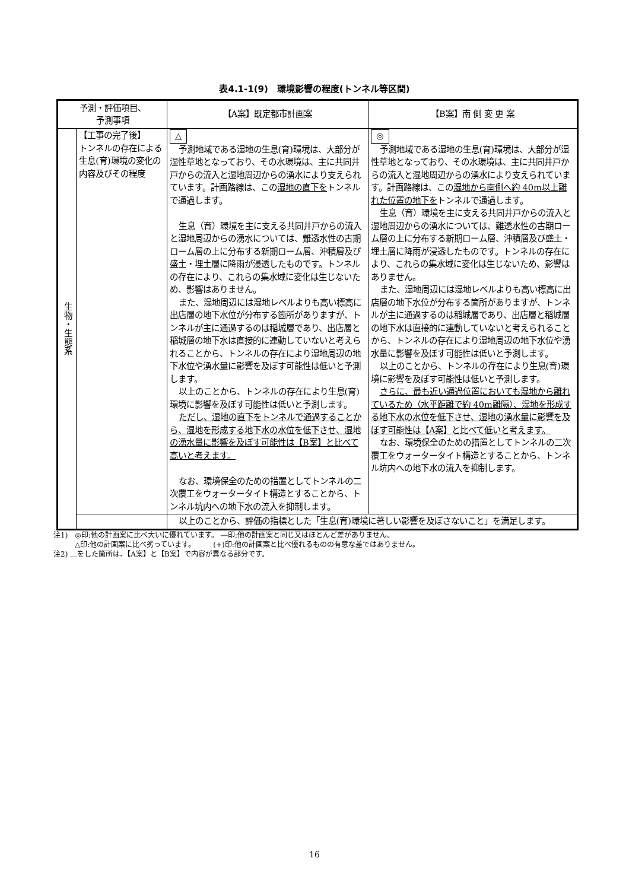表4.1-1(9)　環境影響の程度(トンネル等区間)
| 予測・評価項目、 予測事項 | | 【A案】既定都市計画案 | 【B案】南 側 変 更 案 |
| --- | --- | --- | --- |
| 生物・生態系 | 【工事の完了後】 トンネルの存在による生息(育)環境の変化の内容及びその程度 | △ 予測地域である湿地の生息(育)環境は、大部分が湿性草地となっており、その水環境は、主に共同井戸からの流入と湿地周辺からの湧水により支えられています。計画路線は、この 湿地の直下を トンネルで通過します。 生息（育）環境を主に支える共同井戸からの流入と湿地周辺からの湧水については、難透水性の古期ローム層の上に分布する新期ローム層、沖積層及び盛土・埋土層に降雨が浸透したものです。トンネルの存在により、これらの集水域に変化は生じないため、影響はありません。 また、湿地周辺には湿地レベルよりも高い標高に出店層の地下水位が分布する箇所がありますが、トンネルが主に通過するのは稲城層であり、出店層と稲城層の地下水は直接的に連動していないと考えられることから、トンネルの存在により湿地周辺の地下水位や湧水量に影響を及ぼす可能性は低いと予測します。 以上のことから、トンネルの存在により生息(育)環境に影響を及ぼす可能性は低いと予測します。 ただし、湿地の直下をトンネルで通過することから、湿地を形成する地下水の水位を低下させ、湿地の湧水量に影響を及ぼす可能性は【B案】と比べて高いと考えます。 なお、環境保全のための措置としてトンネルの二次覆工をウォータータイト構造とすることから、トンネル坑内への地下水の流入を抑制します。 | ◎ 予測地域である湿地の生息(育)環境は、大部分が湿性草地となっており、その水環境は、主に共同井戸からの流入と湿地周辺からの湧水により支えられています。計画路線は、この 湿地から南側へ約 40m以上離れた位置の地下を トンネルで通過します。 生息（育）環境を主に支える共同井戸からの流入と湿地周辺からの湧水については、難透水性の古期ローム層の上に分布する新期ローム層、沖積層及び盛土・埋土層に降雨が浸透したものです。トンネルの存在により、これらの集水域に変化は生じないため、影響はありません。 また、湿地周辺には湿地レベルよりも高い標高に出店層の地下水位が分布する箇所がありますが、トンネルが主に通過するのは稲城層であり、出店層と稲城層の地下水は直接的に連動していないと考えられることから、トンネルの存在により湿地周辺の地下水位や湧水量に影響を及ぼす可能性は低いと予測します。 以上のことから、トンネルの存在により生息(育)環境に影響を及ぼす可能性は低いと予測します。 さらに、最も近い通過位置においても湿地から離れているため（水平距離で約 40m離隔）、湿地を形成する地下水の水位を低下させ、湿地の湧水量に影響を及ぼす可能性は【A案】と比べて低いと考えます。 なお、環境保全のための措置としてトンネルの二次覆工をウォータータイト構造とすることから、トンネル坑内への地下水の流入を抑制します。 |
| | | 以上のことから、評価の指標とした「生息(育)環境に著しい影響を及ぼさないこと」を満足します。 | |
注1)　◎印:他の計画案に比べ大いに優れています。 ―印:他の計画案と同じ又はほとんど差がありません。
　　　△印:他の計画案に比べ劣っています。　　　(+)印:他の計画案と比べ優れるものの有意な差ではありません。
注2) ＿をした箇所は、【A案】と【B案】で内容が異なる部分です。
16